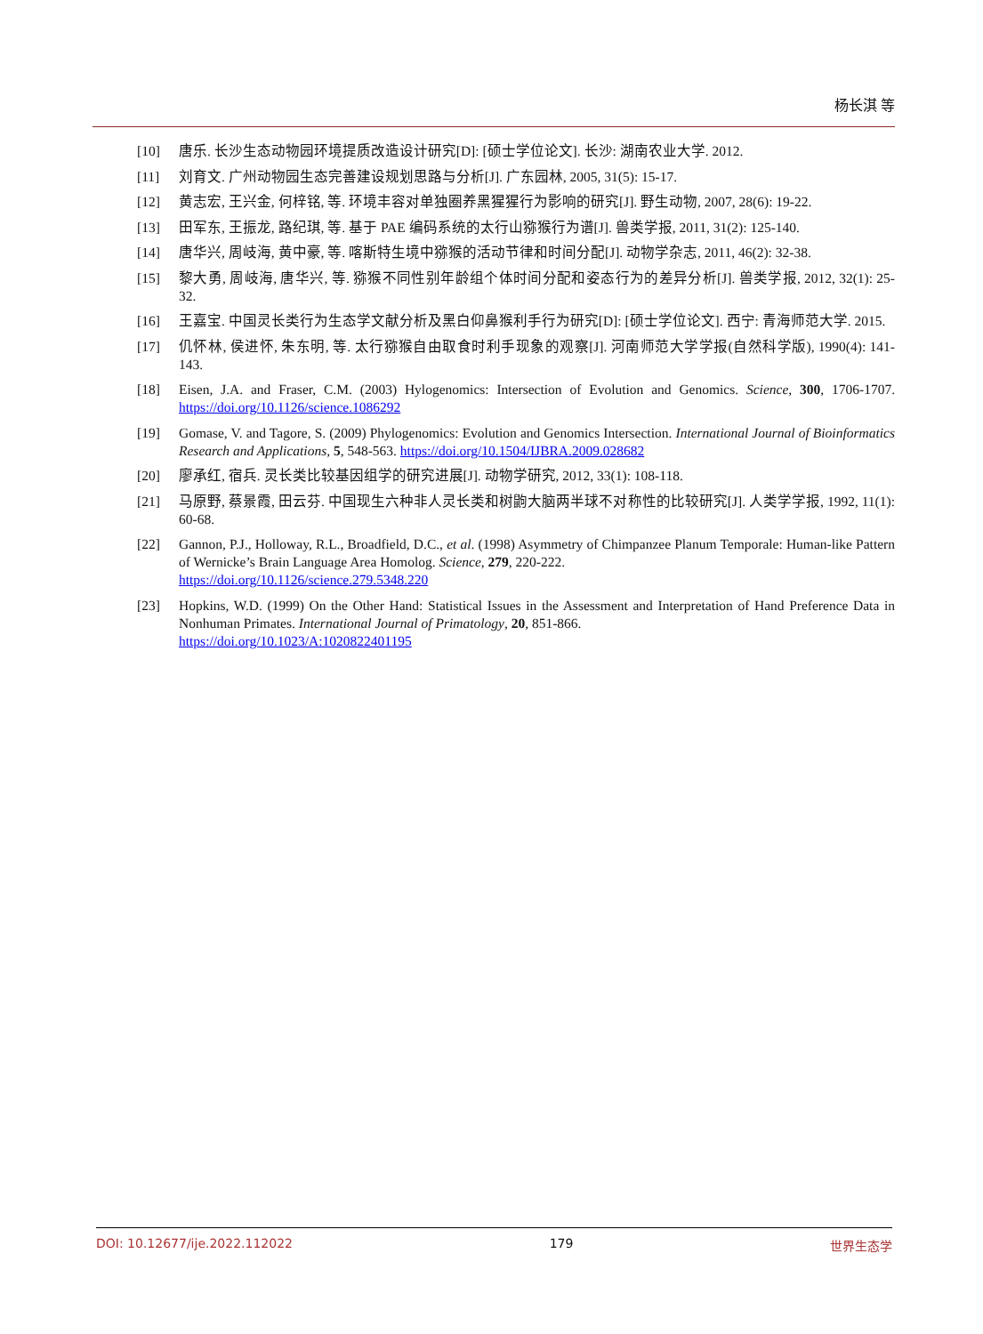杨长淇 等
[10] 唐乐. 长沙生态动物园环境提质改造设计研究[D]: [硕士学位论文]. 长沙: 湖南农业大学. 2012.
[11] 刘育文. 广州动物园生态完善建设规划思路与分析[J]. 广东园林, 2005, 31(5): 15-17.
[12] 黄志宏, 王兴金, 何梓铭, 等. 环境丰容对单独圈养黑猩猩行为影响的研究[J]. 野生动物, 2007, 28(6): 19-22.
[13] 田军东, 王振龙, 路纪琪, 等. 基于 PAE 编码系统的太行山猕猴行为谱[J]. 兽类学报, 2011, 31(2): 125-140.
[14] 唐华兴, 周岐海, 黄中豪, 等. 喀斯特生境中猕猴的活动节律和时间分配[J]. 动物学杂志, 2011, 46(2): 32-38.
[15] 黎大勇, 周岐海, 唐华兴, 等. 猕猴不同性别年龄组个体时间分配和姿态行为的差异分析[J]. 兽类学报, 2012, 32(1): 25-32.
[16] 王嘉宝. 中国灵长类行为生态学文献分析及黑白仰鼻猴利手行为研究[D]: [硕士学位论文]. 西宁: 青海师范大学. 2015.
[17] 仉怀林, 侯进怀, 朱东明, 等. 太行猕猴自由取食时利手现象的观察[J]. 河南师范大学学报(自然科学版), 1990(4): 141-143.
[18] Eisen, J.A. and Fraser, C.M. (2003) Hylogenomics: Intersection of Evolution and Genomics. Science, 300, 1706-1707. https://doi.org/10.1126/science.1086292
[19] Gomase, V. and Tagore, S. (2009) Phylogenomics: Evolution and Genomics Intersection. International Journal of Bioinformatics Research and Applications, 5, 548-563. https://doi.org/10.1504/IJBRA.2009.028682
[20] 廖承红, 宿兵. 灵长类比较基因组学的研究进展[J]. 动物学研究, 2012, 33(1): 108-118.
[21] 马原野, 蔡景霞, 田云芬. 中国现生六种非人灵长类和树鼩大脑两半球不对称性的比较研究[J]. 人类学学报, 1992, 11(1): 60-68.
[22] Gannon, P.J., Holloway, R.L., Broadfield, D.C., et al. (1998) Asymmetry of Chimpanzee Planum Temporale: Human-like Pattern of Wernicke’s Brain Language Area Homolog. Science, 279, 220-222.
https://doi.org/10.1126/science.279.5348.220
[23] Hopkins, W.D. (1999) On the Other Hand: Statistical Issues in the Assessment and Interpretation of Hand Preference Data in Nonhuman Primates. International Journal of Primatology, 20, 851-866.
https://doi.org/10.1023/A:1020822401195
DOI: 10.12677/ije.2022.112022 179 世界生态学